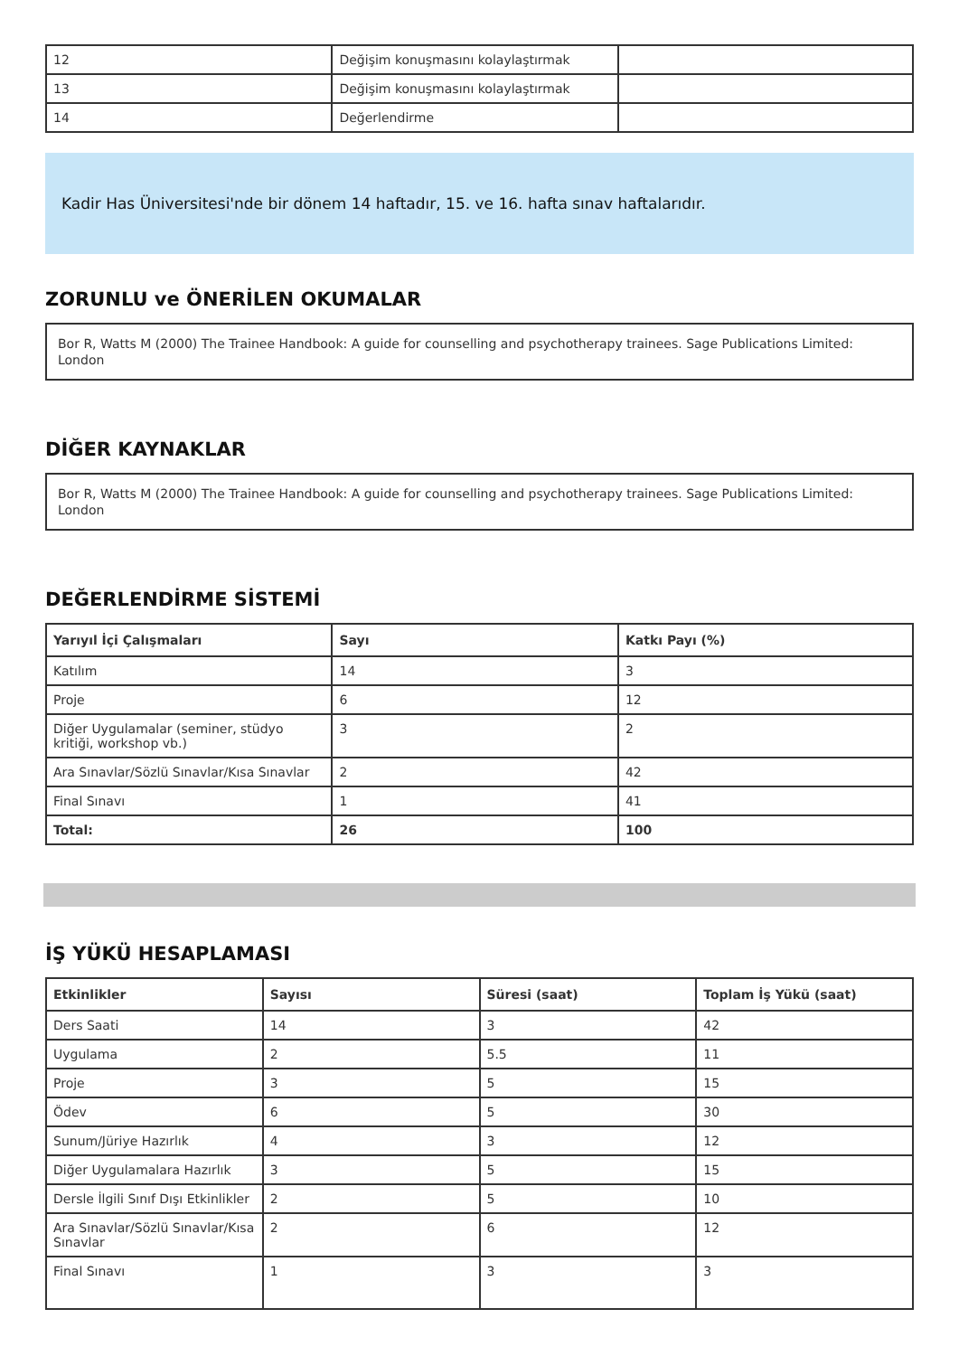| 12 | Değişim konuşmasını kolaylaştırmak | |
| 13 | Değişim konuşmasını kolaylaştırmak | |
| 14 | Değerlendirme | |
Kadir Has Üniversitesi'nde bir dönem 14 haftadır, 15. ve 16. hafta sınav haftalarıdır.
ZORUNLU ve ÖNERİLEN OKUMALAR
Bor R, Watts M (2000) The Trainee Handbook: A guide for counselling and psychotherapy trainees. Sage Publications Limited: London
DİĞER KAYNAKLAR
Bor R, Watts M (2000) The Trainee Handbook: A guide for counselling and psychotherapy trainees. Sage Publications Limited: London
DEĞERLENDİRME SİSTEMİ
| Yarıyıl İçi Çalışmaları | Sayı | Katkı Payı (%) |
| --- | --- | --- |
| Katılım | 14 | 3 |
| Proje | 6 | 12 |
| Diğer Uygulamalar (seminer, stüdyo kritiği, workshop vb.) | 3 | 2 |
| Ara Sınavlar/Sözlü Sınavlar/Kısa Sınavlar | 2 | 42 |
| Final Sınavı | 1 | 41 |
| Total: | 26 | 100 |
İŞ YÜKÜ HESAPLAMASI
| Etkinlikler | Sayısı | Süresi (saat) | Toplam İş Yükü (saat) |
| --- | --- | --- | --- |
| Ders Saati | 14 | 3 | 42 |
| Uygulama | 2 | 5.5 | 11 |
| Proje | 3 | 5 | 15 |
| Ödev | 6 | 5 | 30 |
| Sunum/Jüriye Hazırlık | 4 | 3 | 12 |
| Diğer Uygulamalara Hazırlık | 3 | 5 | 15 |
| Dersle İlgili Sınıf Dışı Etkinlikler | 2 | 5 | 10 |
| Ara Sınavlar/Sözlü Sınavlar/Kısa Sınavlar | 2 | 6 | 12 |
| Final Sınavı | 1 | 3 | 3 |